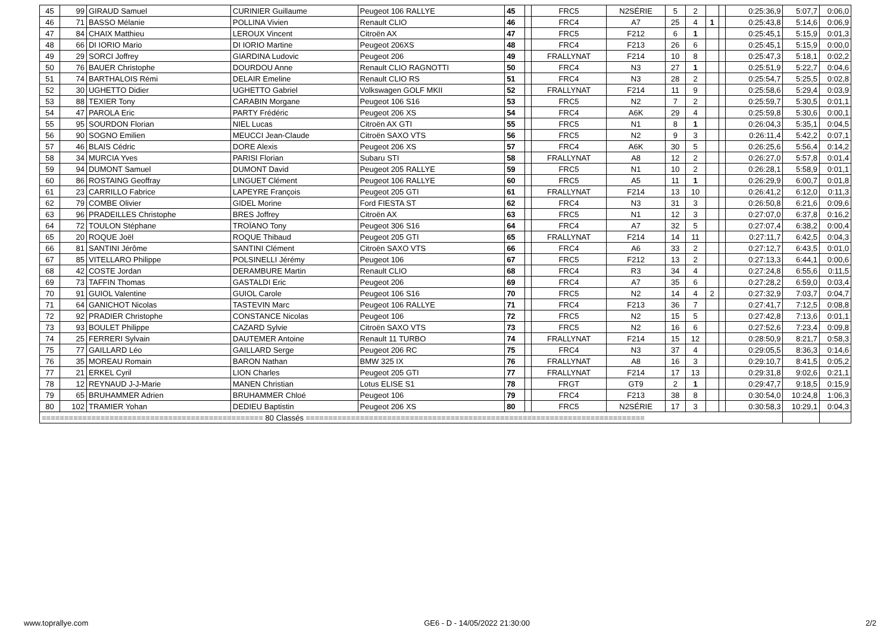| 45 | 99 | GIRAUD Samuel | CURINIER Guillaume | Peugeot 106 RALLYE | 45 | | FRC5 | N2SÉRIE | 5 | 2 | | | 0:25:36,9 | 5:07,7 | 0:06,0 |
| 46 | 71 | BASSO Mélanie | POLLINA Vivien | Renault CLIO | 46 | | FRC4 | A7 | 25 | 4 | 1 | | 0:25:43,8 | 5:14,6 | 0:06,9 |
| 47 | 84 | CHAIX Matthieu | LEROUX Vincent | Citroën AX | 47 | | FRC5 | F212 | 6 | 1 | | | 0:25:45,1 | 5:15,9 | 0:01,3 |
| 48 | 66 | DI IORIO Mario | DI IORIO Martine | Peugeot 206XS | 48 | | FRC4 | F213 | 26 | 6 | | | 0:25:45,1 | 5:15,9 | 0:00,0 |
| 49 | 29 | SORCI Joffrey | GIARDINA Ludovic | Peugeot 206 | 49 | | FRALLYNAT | F214 | 10 | 8 | | | 0:25:47,3 | 5:18,1 | 0:02,2 |
| 50 | 76 | BAUER Christophe | DOURDOU Anne | Renault CLIO RAGNOTTI | 50 | | FRC4 | N3 | 27 | 1 | | | 0:25:51,9 | 5:22,7 | 0:04,6 |
| 51 | 74 | BARTHALOIS Rémi | DELAIR Emeline | Renault CLIO RS | 51 | | FRC4 | N3 | 28 | 2 | | | 0:25:54,7 | 5:25,5 | 0:02,8 |
| 52 | 30 | UGHETTO Didier | UGHETTO Gabriel | Volkswagen GOLF MKII | 52 | | FRALLYNAT | F214 | 11 | 9 | | | 0:25:58,6 | 5:29,4 | 0:03,9 |
| 53 | 88 | TEXIER Tony | CARABIN Morgane | Peugeot 106 S16 | 53 | | FRC5 | N2 | 7 | 2 | | | 0:25:59,7 | 5:30,5 | 0:01,1 |
| 54 | 47 | PAROLA Eric | PARTY Frédéric | Peugeot 206 XS | 54 | | FRC4 | A6K | 29 | 4 | | | 0:25:59,8 | 5:30,6 | 0:00,1 |
| 55 | 95 | SOURDON Florian | NIEL Lucas | Citroën AX GTI | 55 | | FRC5 | N1 | 8 | 1 | | | 0:26:04,3 | 5:35,1 | 0:04,5 |
| 56 | 90 | SOGNO Emilien | MEUCCI Jean-Claude | Citroën SAXO VTS | 56 | | FRC5 | N2 | 9 | 3 | | | 0:26:11,4 | 5:42,2 | 0:07,1 |
| 57 | 46 | BLAIS Cédric | DORE Alexis | Peugeot 206 XS | 57 | | FRC4 | A6K | 30 | 5 | | | 0:26:25,6 | 5:56,4 | 0:14,2 |
| 58 | 34 | MURCIA Yves | PARISI Florian | Subaru STI | 58 | | FRALLYNAT | A8 | 12 | 2 | | | 0:26:27,0 | 5:57,8 | 0:01,4 |
| 59 | 94 | DUMONT Samuel | DUMONT David | Peugeot 205 RALLYE | 59 | | FRC5 | N1 | 10 | 2 | | | 0:26:28,1 | 5:58,9 | 0:01,1 |
| 60 | 86 | ROSTAING Geoffray | LINGUET Clément | Peugeot 106 RALLYE | 60 | | FRC5 | A5 | 11 | 1 | | | 0:26:29,9 | 6:00,7 | 0:01,8 |
| 61 | 23 | CARRILLO Fabrice | LAPEYRE François | Peugeot 205 GTI | 61 | | FRALLYNAT | F214 | 13 | 10 | | | 0:26:41,2 | 6:12,0 | 0:11,3 |
| 62 | 79 | COMBE Olivier | GIDEL Morine | Ford FIESTA ST | 62 | | FRC4 | N3 | 31 | 3 | | | 0:26:50,8 | 6:21,6 | 0:09,6 |
| 63 | 96 | PRADEILLES Christophe | BRES Joffrey | Citroën AX | 63 | | FRC5 | N1 | 12 | 3 | | | 0:27:07,0 | 6:37,8 | 0:16,2 |
| 64 | 72 | TOULON Stéphane | TROÏANO Tony | Peugeot 306 S16 | 64 | | FRC4 | A7 | 32 | 5 | | | 0:27:07,4 | 6:38,2 | 0:00,4 |
| 65 | 20 | ROQUE Joël | ROQUE Thibaud | Peugeot 205 GTI | 65 | | FRALLYNAT | F214 | 14 | 11 | | | 0:27:11,7 | 6:42,5 | 0:04,3 |
| 66 | 81 | SANTINI Jérôme | SANTINI Clément | Citroën SAXO VTS | 66 | | FRC4 | A6 | 33 | 2 | | | 0:27:12,7 | 6:43,5 | 0:01,0 |
| 67 | 85 | VITELLARO Philippe | POLSINELLI Jérémy | Peugeot 106 | 67 | | FRC5 | F212 | 13 | 2 | | | 0:27:13,3 | 6:44,1 | 0:00,6 |
| 68 | 42 | COSTE Jordan | DERAMBURE Martin | Renault CLIO | 68 | | FRC4 | R3 | 34 | 4 | | | 0:27:24,8 | 6:55,6 | 0:11,5 |
| 69 | 73 | TAFFIN Thomas | GASTALDI Eric | Peugeot 206 | 69 | | FRC4 | A7 | 35 | 6 | | | 0:27:28,2 | 6:59,0 | 0:03,4 |
| 70 | 91 | GUIOL Valentine | GUIOL Carole | Peugeot 106 S16 | 70 | | FRC5 | N2 | 14 | 4 | 2 | | 0:27:32,9 | 7:03,7 | 0:04,7 |
| 71 | 64 | GANICHOT Nicolas | TASTEVIN Marc | Peugeot 106 RALLYE | 71 | | FRC4 | F213 | 36 | 7 | | | 0:27:41,7 | 7:12,5 | 0:08,8 |
| 72 | 92 | PRADIER Christophe | CONSTANCE Nicolas | Peugeot 106 | 72 | | FRC5 | N2 | 15 | 5 | | | 0:27:42,8 | 7:13,6 | 0:01,1 |
| 73 | 93 | BOULET Philippe | CAZARD Sylvie | Citroën SAXO VTS | 73 | | FRC5 | N2 | 16 | 6 | | | 0:27:52,6 | 7:23,4 | 0:09,8 |
| 74 | 25 | FERRERI Sylvain | DAUTEMER Antoine | Renault 11 TURBO | 74 | | FRALLYNAT | F214 | 15 | 12 | | | 0:28:50,9 | 8:21,7 | 0:58,3 |
| 75 | 77 | GAILLARD Léo | GAILLARD Serge | Peugeot 206 RC | 75 | | FRC4 | N3 | 37 | 4 | | | 0:29:05,5 | 8:36,3 | 0:14,6 |
| 76 | 35 | MOREAU Romain | BARON Nathan | BMW 325 IX | 76 | | FRALLYNAT | A8 | 16 | 3 | | | 0:29:10,7 | 8:41,5 | 0:05,2 |
| 77 | 21 | ERKEL Cyril | LION Charles | Peugeot 205 GTI | 77 | | FRALLYNAT | F214 | 17 | 13 | | | 0:29:31,8 | 9:02,6 | 0:21,1 |
| 78 | 12 | REYNAUD J-J-Marie | MANEN Christian | Lotus ELISE S1 | 78 | | FRGT | GT9 | 2 | 1 | | | 0:29:47,7 | 9:18,5 | 0:15,9 |
| 79 | 65 | BRUHAMMER Adrien | BRUHAMMER Chloé | Peugeot 106 | 79 | | FRC4 | F213 | 38 | 8 | | | 0:30:54,0 | 10:24,8 | 1:06,3 |
| 80 | 102 | TRAMIER Yohan | DEDIEU Baptistin | Peugeot 206 XS | 80 | | FRC5 | N2SÉRIE | 17 | 3 | | | 0:30:58,3 | 10:29,1 | 0:04,3 |
| ================================================= 80 Classés =========================================================================== | | | | | | | | | | | | | | | |
www.toprallye.com GE6 - D - 14/05/2022 21:30:00 2/2